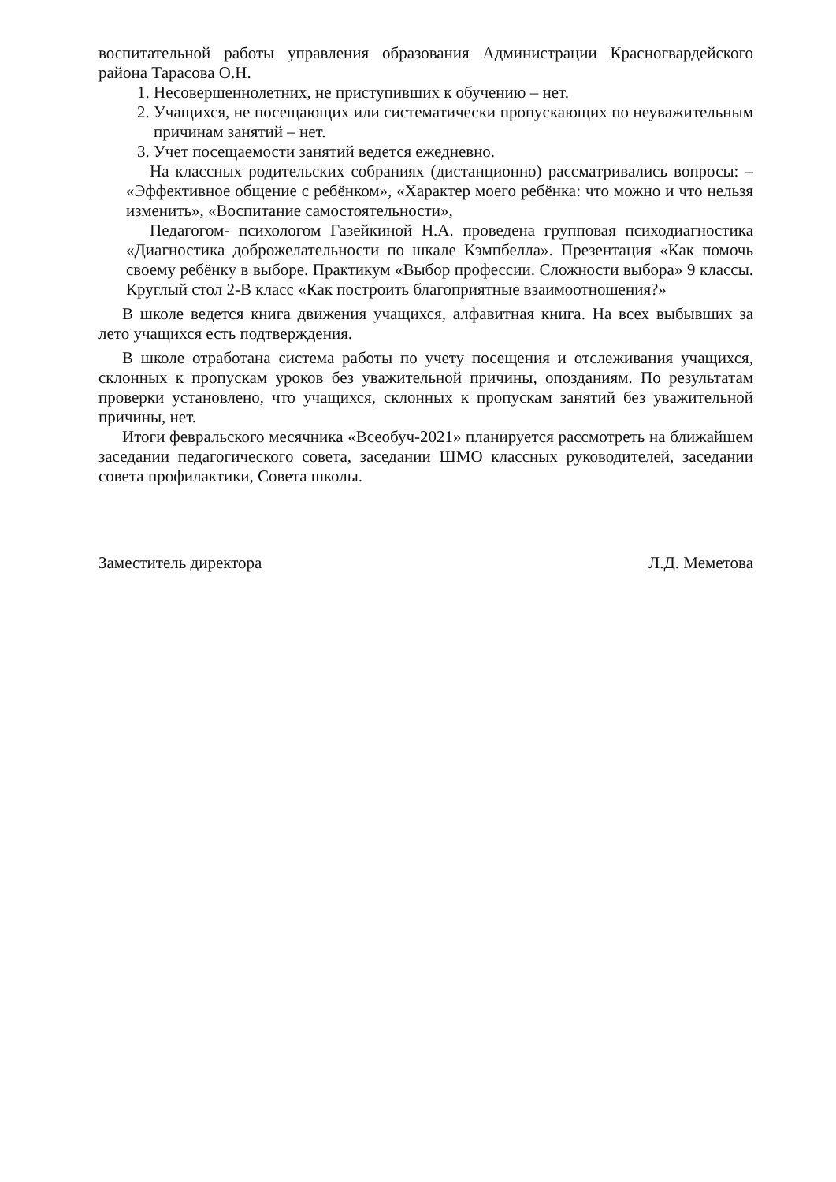воспитательной работы управления образования Администрации Красногвардейского района Тарасова О.Н.
1. Несовершеннолетних, не приступивших к обучению – нет.
2. Учащихся, не посещающих или систематически пропускающих по неуважительным причинам занятий – нет.
3. Учет посещаемости занятий ведется ежедневно.
На классных родительских собраниях (дистанционно) рассматривались вопросы: – «Эффективное общение с ребёнком», «Характер моего ребёнка: что можно и что нельзя изменить», «Воспитание самостоятельности»,
Педагогом- психологом Газейкиной Н.А. проведена групповая психодиагностика «Диагностика доброжелательности по шкале Кэмпбелла». Презентация «Как помочь своему ребёнку в выборе. Практикум «Выбор профессии. Сложности выбора» 9 классы. Круглый стол 2-В класс «Как построить благоприятные взаимоотношения?»
В школе ведется книга движения учащихся, алфавитная книга. На всех выбывших за лето учащихся есть подтверждения.
В школе отработана система работы по учету посещения и отслеживания учащихся, склонных к пропускам уроков без уважительной причины, опозданиям. По результатам проверки установлено, что учащихся, склонных к пропускам занятий без уважительной причины, нет.
Итоги февральского месячника «Всеобуч-2021» планируется рассмотреть на ближайшем заседании педагогического совета, заседании ШМО классных руководителей, заседании совета профилактики, Совета школы.
Заместитель директора Л.Д. Меметова